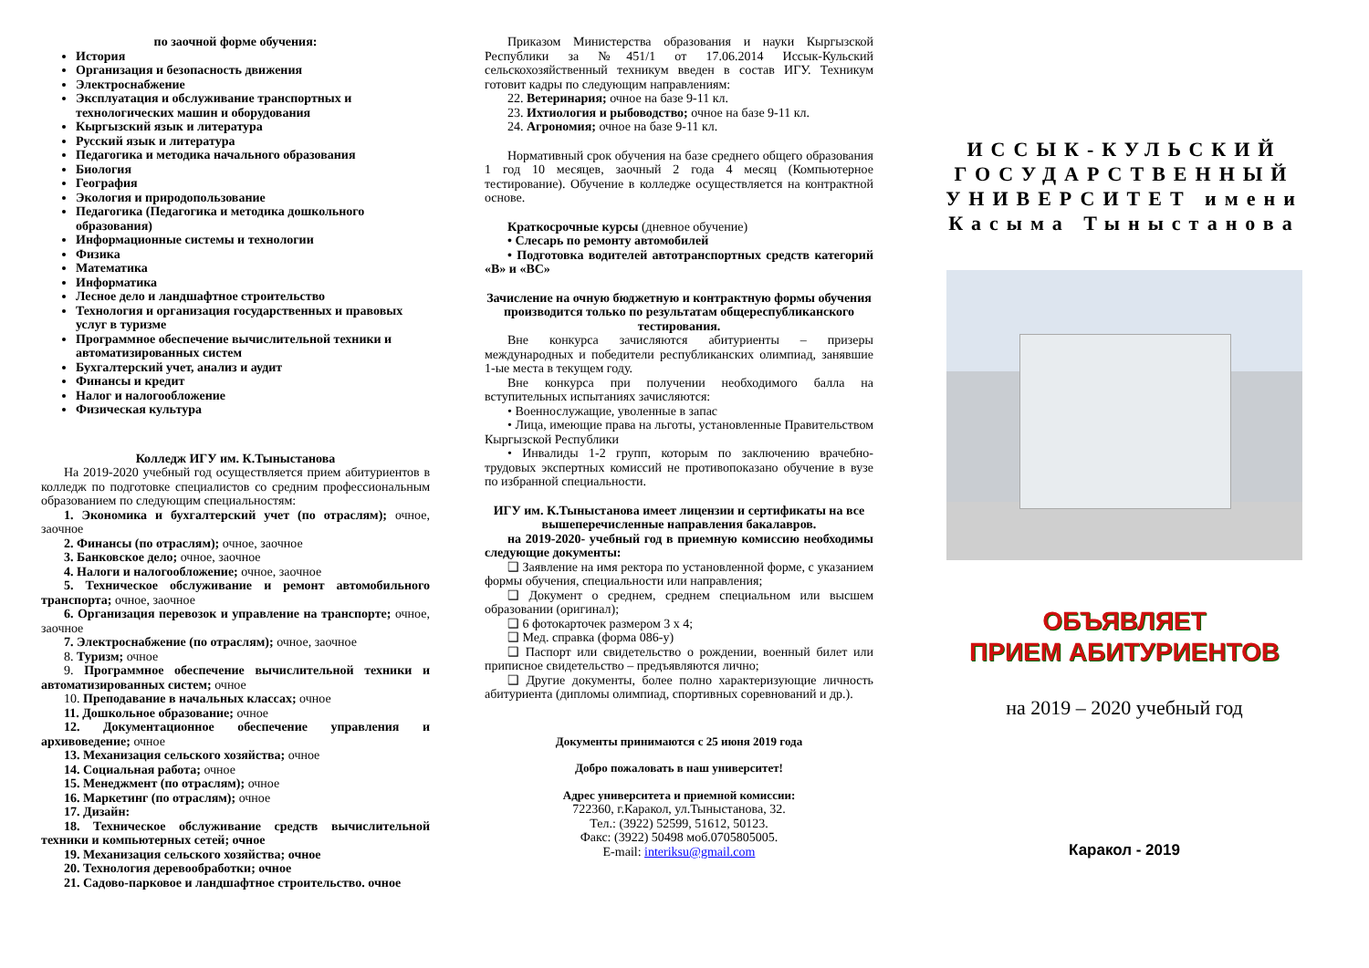по заочной форме обучения:
История
Организация и безопасность движения
Электроснабжение
Эксплуатация и обслуживание транспортных и технологических машин и оборудования
Кыргызский язык и литература
Русский язык и литература
Педагогика и методика начального образования
Биология
География
Экология и природопользование
Педагогика (Педагогика и методика дошкольного образования)
Информационные системы и технологии
Физика
Математика
Информатика
Лесное дело и ландшафтное строительство
Технология и организация государственных и правовых услуг в туризме
Программное обеспечение вычислительной техники и автоматизированных систем
Бухгалтерский учет, анализ и аудит
Финансы и кредит
Налог и налогообложение
Физическая культура
Колледж ИГУ им. К.Тыныстанова
На 2019-2020 учебный год осуществляется прием абитуриентов в колледж по подготовке специалистов со средним профессиональным образованием по следующим специальностям:
1. Экономика и бухгалтерский учет (по отраслям); очное, заочное
2. Финансы (по отраслям); очное, заочное
3. Банковское дело; очное, заочное
4. Налоги и налогообложение; очное, заочное
5. Техническое обслуживание и ремонт автомобильного транспорта; очное, заочное
6. Организация перевозок и управление на транспорте; очное, заочное
7. Электроснабжение (по отраслям); очное, заочное
8. Туризм; очное
9. Программное обеспечение вычислительной техники и автоматизированных систем; очное
10. Преподавание в начальных классах; очное
11. Дошкольное образование; очное
12. Документационное обеспечение управления и архивоведение; очное
13. Механизация сельского хозяйства; очное
14. Социальная работа; очное
15. Менеджмент (по отраслям); очное
16. Маркетинг (по отраслям); очное
17. Дизайн:
18. Техническое обслуживание средств вычислительной техники и компьютерных сетей; очное
19. Механизация сельского хозяйства; очное
20. Технология деревообработки; очное
21. Садово-парковое и ландшафтное строительство. очное
Приказом Министерства образования и науки Кыргызской Республики за №451/1 от 17.06.2014 Иссык-Кульский сельскохозяйственный техникум введен в состав ИГУ. Техникум готовит кадры по следующим направлениям:
22. Ветеринария; очное на базе 9-11 кл.
23. Ихтиология и рыбоводство; очное на базе 9-11 кл.
24. Агрономия; очное на базе 9-11 кл.
Нормативный срок обучения на базе среднего общего образования 1 год 10 месяцев, заочный 2 года 4 месяц (Компьютерное тестирование). Обучение в колледже осуществляется на контрактной основе.
Краткосрочные курсы (дневное обучение)
• Слесарь по ремонту автомобилей
• Подготовка водителей автотранспортных средств категорий «В» и «ВС»
Зачисление на очную бюджетную и контрактную формы обучения производится только по результатам общереспубликанского тестирования.
Вне конкурса зачисляются абитуриенты – призеры международных и победители республиканских олимпиад, занявшие 1-ые места в текущем году.
Вне конкурса при получении необходимого балла на вступительных испытаниях зачисляются:
• Военнослужащие, уволенные в запас
• Лица, имеющие права на льготы, установленные Правительством Кыргызской Республики
• Инвалиды 1-2 групп, которым по заключению врачебно-трудовых экспертных комиссий не противопоказано обучение в вузе по избранной специальности.
ИГУ им. К.Тыныстанова имеет лицензии и сертификаты на все вышеперечисленные направления бакалавров.
на 2019-2020- учебный год в приемную комиссию необходимы следующие документы:
❑ Заявление на имя ректора по установленной форме, с указанием формы обучения, специальности или направления;
❑ Документ о среднем, среднем специальном или высшем образовании (оригинал);
❑ 6 фотокарточек размером 3 х 4;
❑ Мед. справка (форма 086-у)
❑ Паспорт или свидетельство о рождении, военный билет или приписное свидетельство – предъявляются лично;
❑ Другие документы, более полно характеризующие личность абитуриента (дипломы олимпиад, спортивных соревнований и др.).
Документы принимаются с 25 июня 2019 года
Добро пожаловать в наш университет!
Адрес университета и приемной комиссии:
722360, г.Каракол, ул.Тыныстанова, 32.
Тел.: (3922) 52599, 51612, 50123.
Факс: (3922) 50498 моб.0705805005.
E-mail: interiksu@gmail.com
ИССЫК-КУЛЬСКИЙ ГОСУДАРСТВЕННЫЙ УНИВЕРСИТЕТ имени Касыма Тыныстанова
ОБЪЯВЛЯЕТ
ПРИЕМ АБИТУРИЕНТОВ
на 2019 – 2020 учебный год
Каракол - 2019